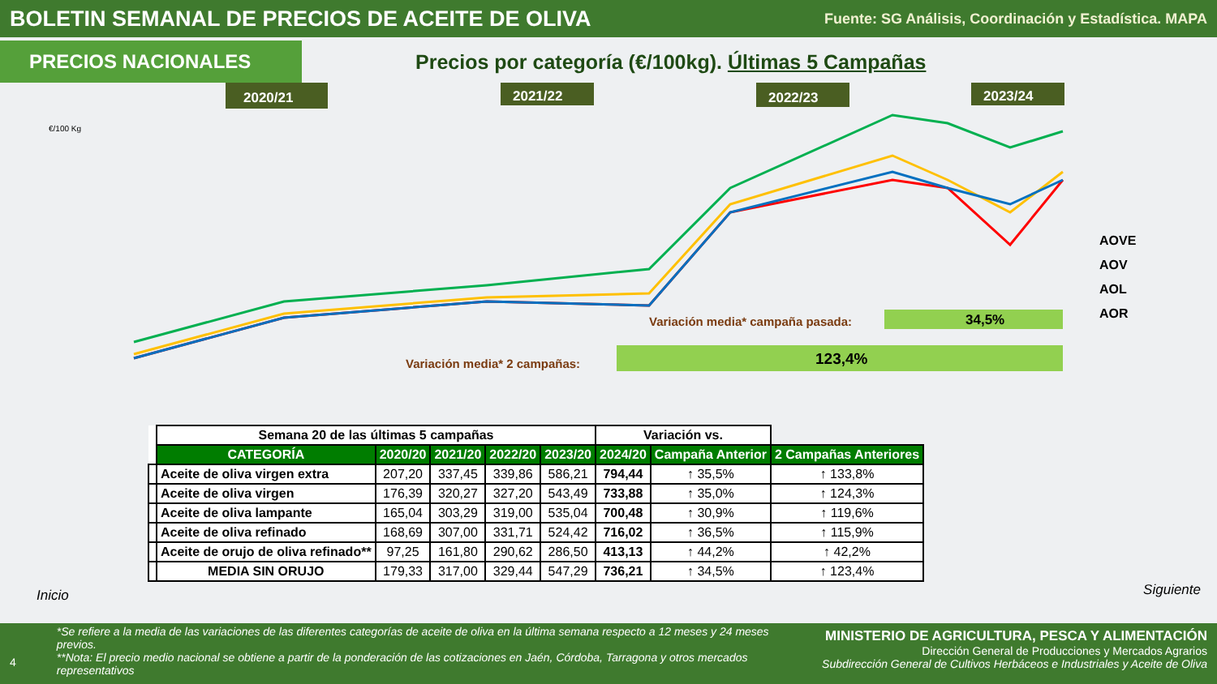BOLETIN SEMANAL DE PRECIOS DE ACEITE DE OLIVA
Fuente: SG Análisis, Coordinación y Estadística. MAPA
PRECIOS NACIONALES
Precios por categoría (€/100kg). Últimas 5 Campañas
€/100 Kg
2020/21
2021/22
2022/23
2023/24
AOVE
AOV
AOL
AOR
Variación media* campaña pasada:
34,5%
Variación media* 2 campañas:
123,4%
| | Semana 20 de las últimas 5 campañas | | | | | Variación vs. | | |
| --- | --- | --- | --- | --- | --- | --- | --- | --- |
| | CATEGORÍA | 2020/20 | 2021/20 | 2022/20 | 2023/20 | 2024/20 | Campaña Anterior | 2 Campañas Anteriores |
| | Aceite de oliva virgen extra | 207,20 | 337,45 | 339,86 | 586,21 | 794,44 | ↑ 35,5% | ↑ 133,8% |
| | Aceite de oliva virgen | 176,39 | 320,27 | 327,20 | 543,49 | 733,88 | ↑ 35,0% | ↑ 124,3% |
| | Aceite de oliva lampante | 165,04 | 303,29 | 319,00 | 535,04 | 700,48 | ↑ 30,9% | ↑ 119,6% |
| | Aceite de oliva refinado | 168,69 | 307,00 | 331,71 | 524,42 | 716,02 | ↑ 36,5% | ↑ 115,9% |
| | Aceite de orujo de oliva refinado** | 97,25 | 161,80 | 290,62 | 286,50 | 413,13 | ↑ 44,2% | ↑ 42,2% |
| | MEDIA SIN ORUJO | 179,33 | 317,00 | 329,44 | 547,29 | 736,21 | ↑ 34,5% | ↑ 123,4% |
Inicio Siguiente
4
*Se refiere a la media de las variaciones de las diferentes categorías de aceite de oliva en la última semana respecto a 12 meses y 24 meses previos.
**Nota: El precio medio nacional se obtiene a partir de la ponderación de las cotizaciones en Jaén, Córdoba, Tarragona y otros mercados representativos
MINISTERIO DE AGRICULTURA, PESCA Y ALIMENTACIÓN
Dirección General de Producciones y Mercados Agrarios
Subdirección General de Cultivos Herbáceos e Industriales y Aceite de Oliva